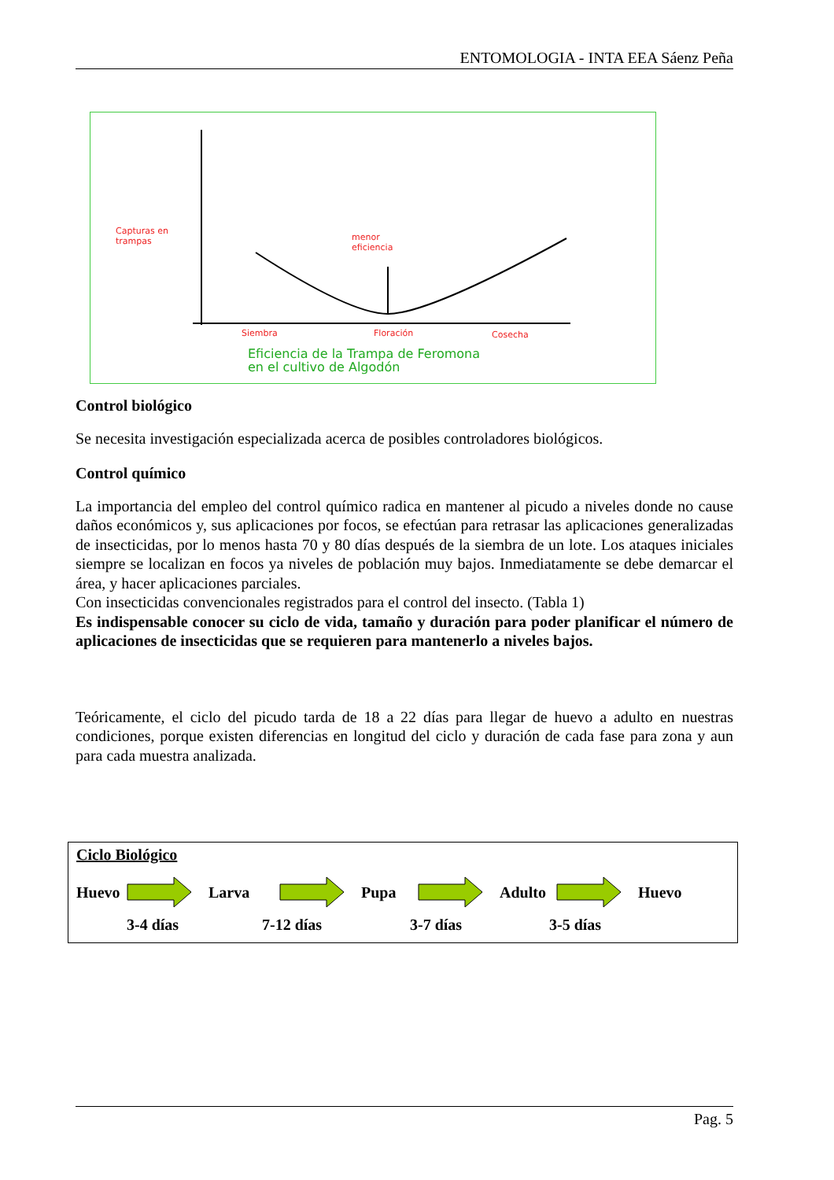ENTOMOLOGIA - INTA EEA Sáenz Peña
Capturas en
trampas
menor
eficiencia
Siembra Floración Cosecha
Eficiencia de la Trampa de Feromona
en el cultivo de Algodón
Control biológico
Se necesita investigación especializada acerca de posibles controladores biológicos.
Control químico
La importancia del empleo del control químico radica en mantener al picudo a niveles donde no cause daños económicos y, sus aplicaciones por focos, se efectúan para retrasar las aplicaciones generalizadas de insecticidas, por lo menos hasta 70 y 80 días después de la siembra de un lote. Los ataques iniciales siempre se localizan en focos ya niveles de población muy bajos. Inmediatamente se debe demarcar el área, y hacer aplicaciones parciales.
Con insecticidas convencionales registrados para el control del insecto. (Tabla 1)
Es indispensable conocer su ciclo de vida, tamaño y duración para poder planificar el número de aplicaciones de insecticidas que se requieren para mantenerlo a niveles bajos.
Teóricamente, el ciclo del picudo tarda de 18 a 22 días para llegar de huevo a adulto en nuestras condiciones, porque existen diferencias en longitud del ciclo y duración de cada fase para zona y aun para cada muestra analizada.
Ciclo Biológico
Huevo Larva Pupa Adulto Huevo
3-4 días 7-12 días 3-7 días 3-5 días
Pag. 5